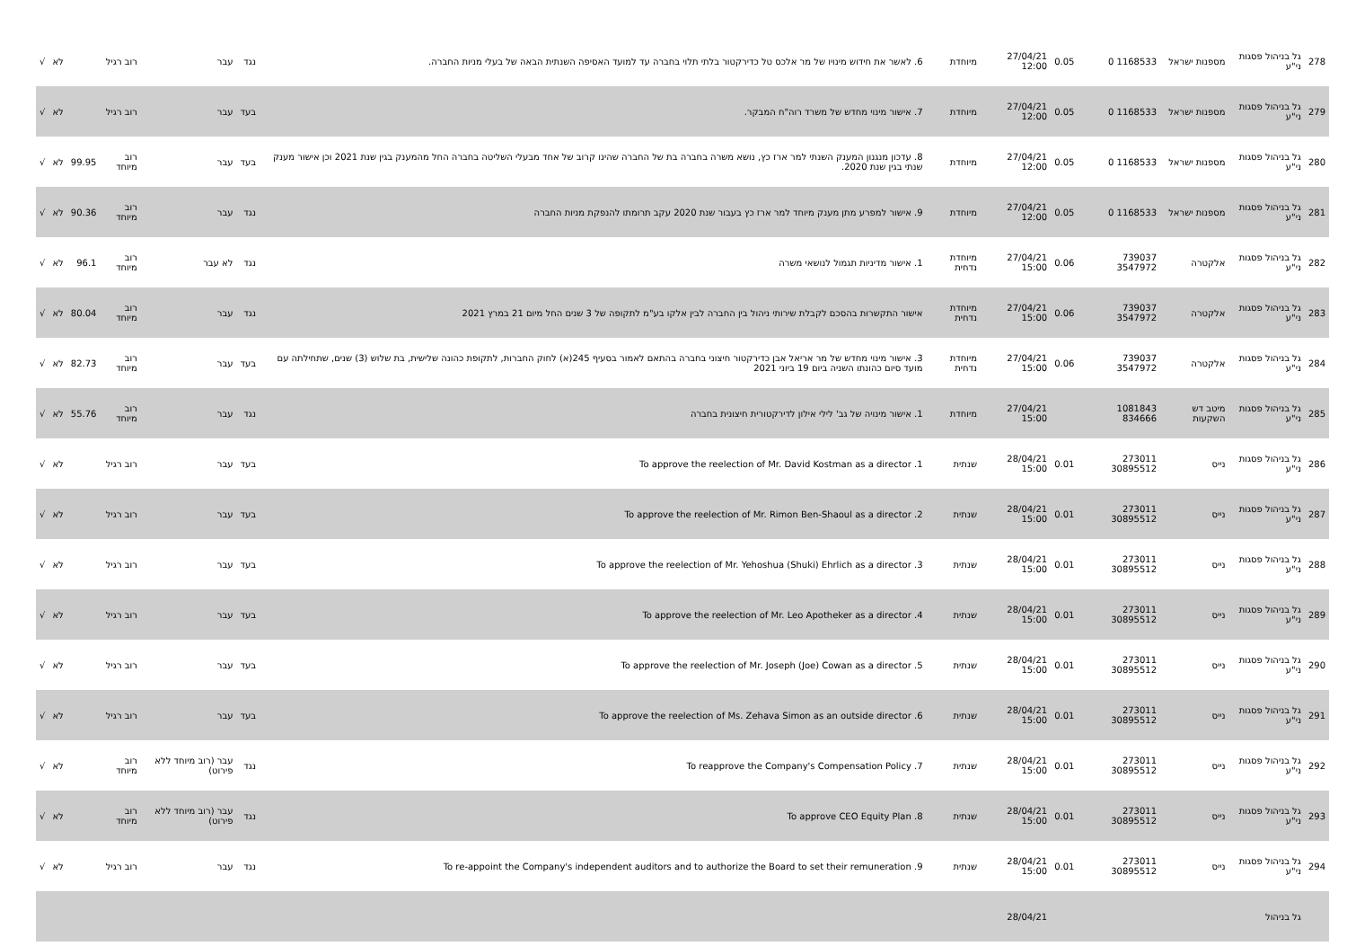| 278 | גל בניהול פסגות ני"ע | מספנות ישראל | 1168533 0 | 0.05 | 27/04/21 12:00 | מיוחדת | 6. לאשר את חידוש מינויו של מר אלכס טל כדירקטור בלתי תלוי בחברה עד למועד האסיפה השנתית הבאה של בעלי מניות החברה. | נגד | עבר | רוב רגיל | | לא | √ |
| 279 | גל בניהול פסגות ני"ע | מספנות ישראל | 1168533 0 | 0.05 | 27/04/21 12:00 | מיוחדת | 7. אישור מינוי מחדש של משרד רוה"ח המבקר. | בעד | עבר | רוב רגיל | | לא | √ |
| 280 | גל בניהול פסגות ני"ע | מספנות ישראל | 1168533 0 | 0.05 | 27/04/21 12:00 | מיוחדת | 8. עדכון מנגנון המענק השנתי למר ארז כץ, נושא משרה בחברה בת של החברה שהינו קרוב של אחד מבעלי השליטה בחברה החל מהמענק בגין שנת 2021 וכן אישור מענק שנתי בגין שנת 2020. | בעד | עבר | רוב מיוחד | 99.95 | לא | √ |
| 281 | גל בניהול פסגות ני"ע | מספנות ישראל | 1168533 0 | 0.05 | 27/04/21 12:00 | מיוחדת | 9. אישור למפרע מתן מענק מיוחד למר ארז כץ בעבור שנת 2020 עקב תרומתו להנפקת מניות החברה | נגד | עבר | רוב מיוחד | 90.36 | לא | √ |
| 282 | גל בניהול פסגות ני"ע | אלקטרה | 739037 3547972 | 0.06 | 27/04/21 15:00 | מיוחדת נדחית | 1. אישור מדיניות תגמול לנושאי משרה | נגד | לא עבר | רוב מיוחד | 96.1 | לא | √ |
| 283 | גל בניהול פסגות ני"ע | אלקטרה | 739037 3547972 | 0.06 | 27/04/21 15:00 | מיוחדת נדחית | אישור התקשרות בהסכם לקבלת שירותי ניהול בין החברה לבין אלקו בע"מ לתקופה של 3 שנים החל מיום 21 במרץ 2021 | נגד | עבר | רוב מיוחד | 80.04 | לא | √ |
| 284 | גל בניהול פסגות ני"ע | אלקטרה | 739037 3547972 | 0.06 | 27/04/21 15:00 | מיוחדת נדחית | 3. אישור מינוי מחדש של מר אריאל אבן כדירקטור חיצוני בחברה בהתאם לאמור בסעיף 245(א) לחוק החברות, לתקופת כהונה שלישית, בת שלוש (3) שנים, שתחילתה עם מועד סיום כהונתו השניה ביום 19 ביוני 2021 | בעד | עבר | רוב מיוחד | 82.73 | לא | √ |
| 285 | גל בניהול פסגות ני"ע | מיטב דש השקעות | 1081843 834666 | | 27/04/21 15:00 | מיוחדת | 1. אישור מינויה של גב' לילי אילון לדירקטורית חיצונית בחברה | נגד | עבר | רוב מיוחד | 55.76 | לא | √ |
| 286 | גל בניהול פסגות ני"ע | נייס | 273011 30895512 | 0.01 | 28/04/21 15:00 | שנתית | 1. To approve the reelection of Mr. David Kostman as a director | בעד | עבר | רוב רגיל | | לא | √ |
| 287 | גל בניהול פסגות ני"ע | נייס | 273011 30895512 | 0.01 | 28/04/21 15:00 | שנתית | 2. To approve the reelection of Mr. Rimon Ben-Shaoul as a director | בעד | עבר | רוב רגיל | | לא | √ |
| 288 | גל בניהול פסגות ני"ע | נייס | 273011 30895512 | 0.01 | 28/04/21 15:00 | שנתית | 3. To approve the reelection of Mr. Yehoshua (Shuki) Ehrlich as a director | בעד | עבר | רוב רגיל | | לא | √ |
| 289 | גל בניהול פסגות ני"ע | נייס | 273011 30895512 | 0.01 | 28/04/21 15:00 | שנתית | 4. To approve the reelection of Mr. Leo Apotheker as a director | בעד | עבר | רוב רגיל | | לא | √ |
| 290 | גל בניהול פסגות ני"ע | נייס | 273011 30895512 | 0.01 | 28/04/21 15:00 | שנתית | 5. To approve the reelection of Mr. Joseph (Joe) Cowan as a director | בעד | עבר | רוב רגיל | | לא | √ |
| 291 | גל בניהול פסגות ני"ע | נייס | 273011 30895512 | 0.01 | 28/04/21 15:00 | שנתית | 6. To approve the reelection of Ms. Zehava Simon as an outside director | בעד | עבר | רוב רגיל | | לא | √ |
| 292 | גל בניהול פסגות ני"ע | נייס | 273011 30895512 | 0.01 | 28/04/21 15:00 | שנתית | 7. To reapprove the Company's Compensation Policy | נגד | עבר (רוב מיוחד ללא פירוט) | רוב מיוחד | | לא | √ |
| 293 | גל בניהול פסגות ני"ע | נייס | 273011 30895512 | 0.01 | 28/04/21 15:00 | שנתית | 8. To approve CEO Equity Plan | נגד | עבר (רוב מיוחד ללא פירוט) | רוב מיוחד | | לא | √ |
| 294 | גל בניהול פסגות ני"ע | נייס | 273011 30895512 | 0.01 | 28/04/21 15:00 | שנתית | 9. To re-appoint the Company's independent auditors and to authorize the Board to set their remuneration | נגד | עבר | רוב רגיל | | לא | √ |
| | גל בניהול | | | | 28/04/21 | | | | | | | | |